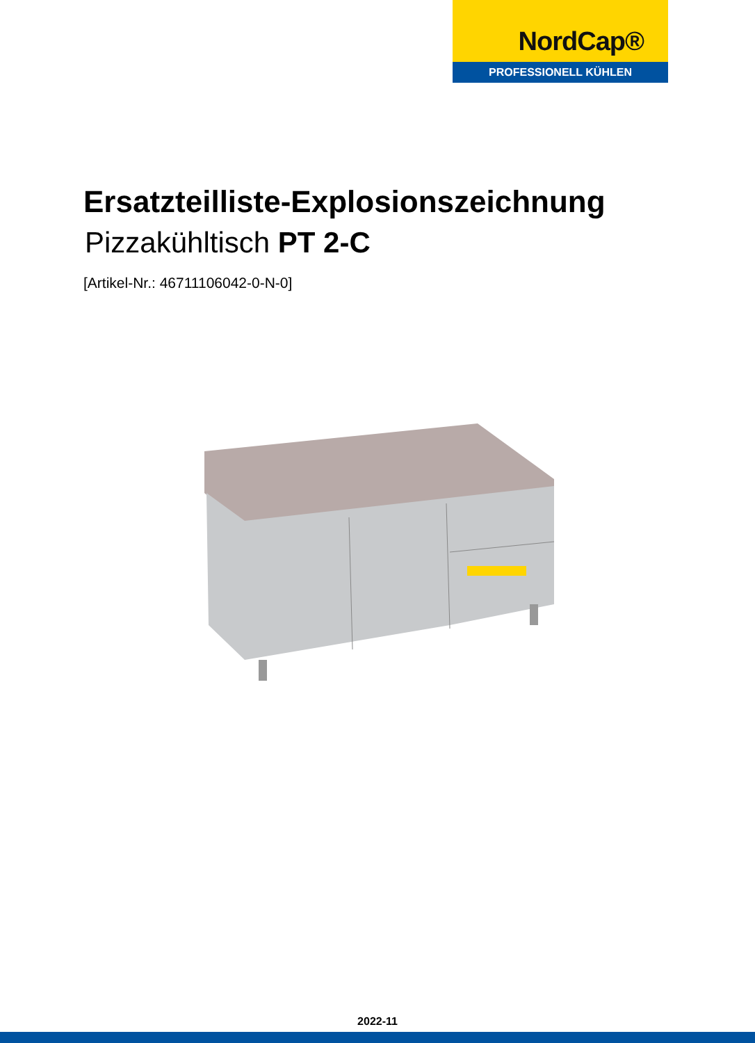NordCap®
PROFESSIONELL KÜHLEN
Ersatzteilliste-Explosionszeichnung
Pizzakühltisch PT 2-C
[Artikel-Nr.: 46711106042-0-N-0]
2022-11